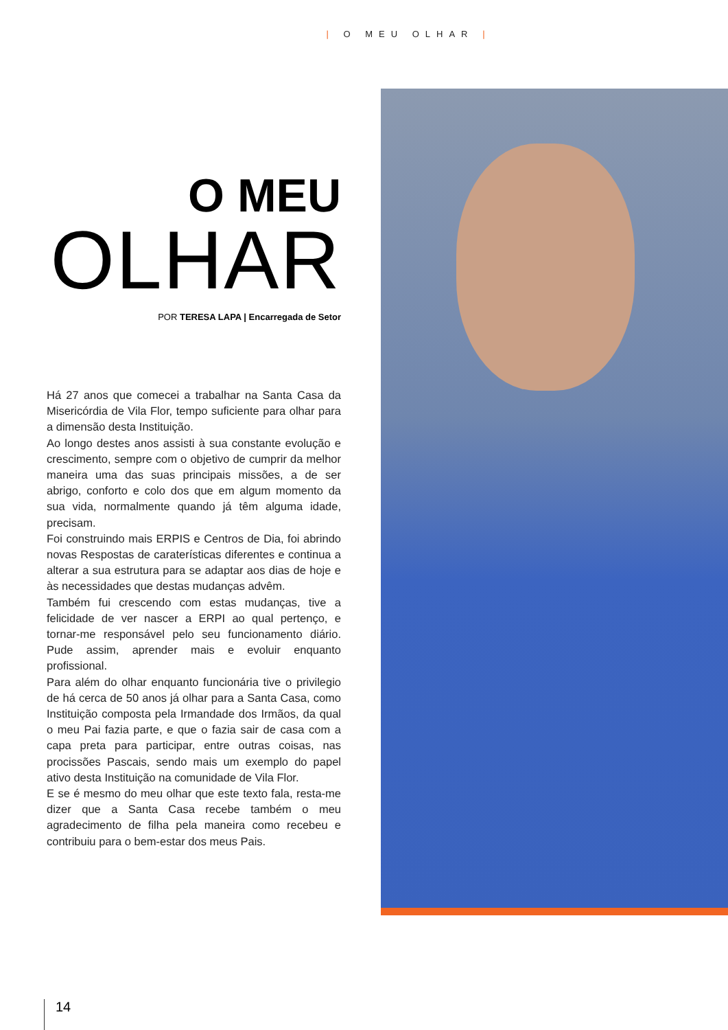| O MEU OLHAR |
O MEU
OLHAR
POR TERESA LAPA | Encarregada de Setor
Há 27 anos que comecei a trabalhar na Santa Casa da Misericórdia de Vila Flor, tempo suficiente para olhar para a dimensão desta Instituição.
Ao longo destes anos assisti à sua constante evolução e crescimento, sempre com o objetivo de cumprir da melhor maneira uma das suas principais missões, a de ser abrigo, conforto e colo dos que em algum momento da sua vida, normalmente quando já têm alguma idade, precisam.
Foi construindo mais ERPIS e Centros de Dia, foi abrindo novas Respostas de caraterísticas diferentes e continua a alterar a sua estrutura para se adaptar aos dias de hoje e às necessidades que destas mudanças advêm.
Também fui crescendo com estas mudanças, tive a felicidade de ver nascer a ERPI ao qual pertenço, e tornar-me responsável pelo seu funcionamento diário. Pude assim, aprender mais e evoluir enquanto profissional.
Para além do olhar enquanto funcionária tive o privilegio de há cerca de 50 anos já olhar para a Santa Casa, como Instituição composta pela Irmandade dos Irmãos, da qual o meu Pai fazia parte, e que o fazia sair de casa com a capa preta para participar, entre outras coisas, nas procissões Pascais, sendo mais um exemplo do papel ativo desta Instituição na comunidade de Vila Flor.
E se é mesmo do meu olhar que este texto fala, resta-me dizer que a Santa Casa recebe também o meu agradecimento de filha pela maneira como recebeu e contribuiu para o bem-estar dos meus Pais.
14